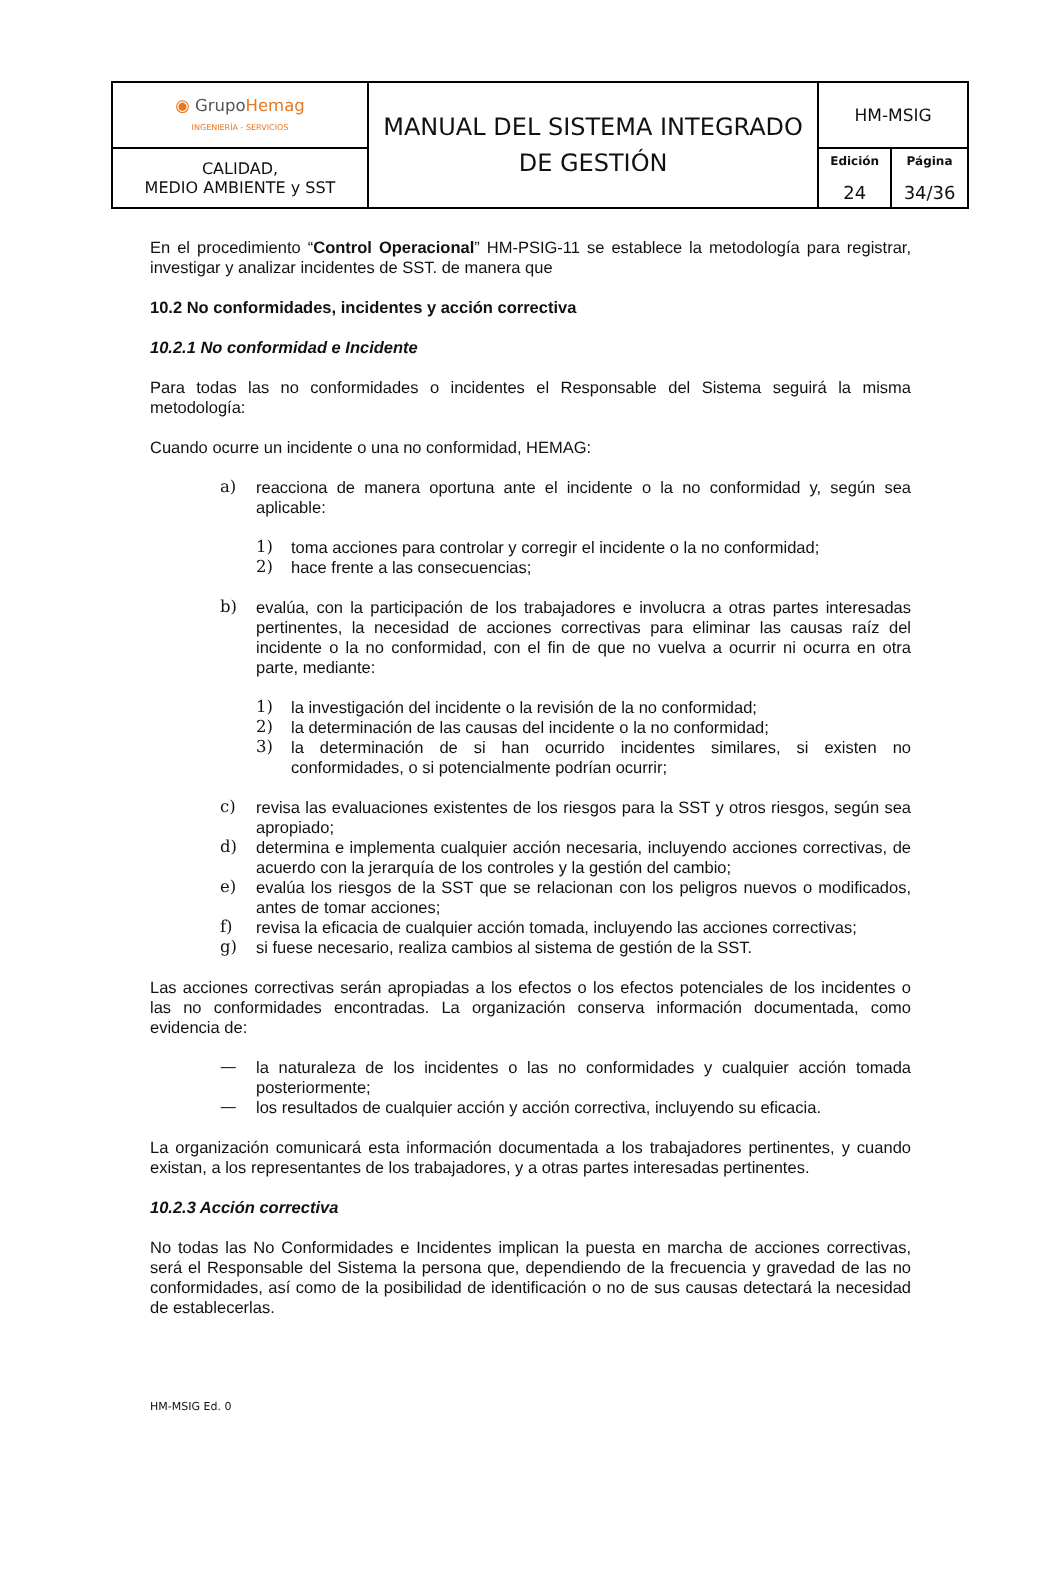| ◉ Grupo Hemag INGENIERÍA - SERVICIOS | MANUAL DEL SISTEMA INTEGRADO DE GESTIÓN | HM-MSIG | |
| CALIDAD, MEDIO AMBIENTE y SST | | Edición 24 | Página 34/36 |
En el procedimiento “Control Operacional” HM-PSIG-11 se establece la metodología para registrar, investigar y analizar incidentes de SST. de manera que
10.2 No conformidades, incidentes y acción correctiva
10.2.1 No conformidad e Incidente
Para todas las no conformidades o incidentes el Responsable del Sistema seguirá la misma metodología:
Cuando ocurre un incidente o una no conformidad, HEMAG:
a) reacciona de manera oportuna ante el incidente o la no conformidad y, según sea aplicable:
1) toma acciones para controlar y corregir el incidente o la no conformidad;
2) hace frente a las consecuencias;
b) evalúa, con la participación de los trabajadores e involucra a otras partes interesadas pertinentes, la necesidad de acciones correctivas para eliminar las causas raíz del incidente o la no conformidad, con el fin de que no vuelva a ocurrir ni ocurra en otra parte, mediante:
1) la investigación del incidente o la revisión de la no conformidad;
2) la determinación de las causas del incidente o la no conformidad;
3) la determinación de si han ocurrido incidentes similares, si existen no conformidades, o si potencialmente podrían ocurrir;
c) revisa las evaluaciones existentes de los riesgos para la SST y otros riesgos, según sea apropiado;
d) determina e implementa cualquier acción necesaria, incluyendo acciones correctivas, de acuerdo con la jerarquía de los controles y la gestión del cambio;
e) evalúa los riesgos de la SST que se relacionan con los peligros nuevos o modificados, antes de tomar acciones;
f) revisa la eficacia de cualquier acción tomada, incluyendo las acciones correctivas;
g) si fuese necesario, realiza cambios al sistema de gestión de la SST.
Las acciones correctivas serán apropiadas a los efectos o los efectos potenciales de los incidentes o las no conformidades encontradas. La organización conserva información documentada, como evidencia de:
— la naturaleza de los incidentes o las no conformidades y cualquier acción tomada posteriormente;
— los resultados de cualquier acción y acción correctiva, incluyendo su eficacia.
La organización comunicará esta información documentada a los trabajadores pertinentes, y cuando existan, a los representantes de los trabajadores, y a otras partes interesadas pertinentes.
10.2.3 Acción correctiva
No todas las No Conformidades e Incidentes implican la puesta en marcha de acciones correctivas, será el Responsable del Sistema la persona que, dependiendo de la frecuencia y gravedad de las no conformidades, así como de la posibilidad de identificación o no de sus causas detectará la necesidad de establecerlas.
HM-MSIG Ed. 0